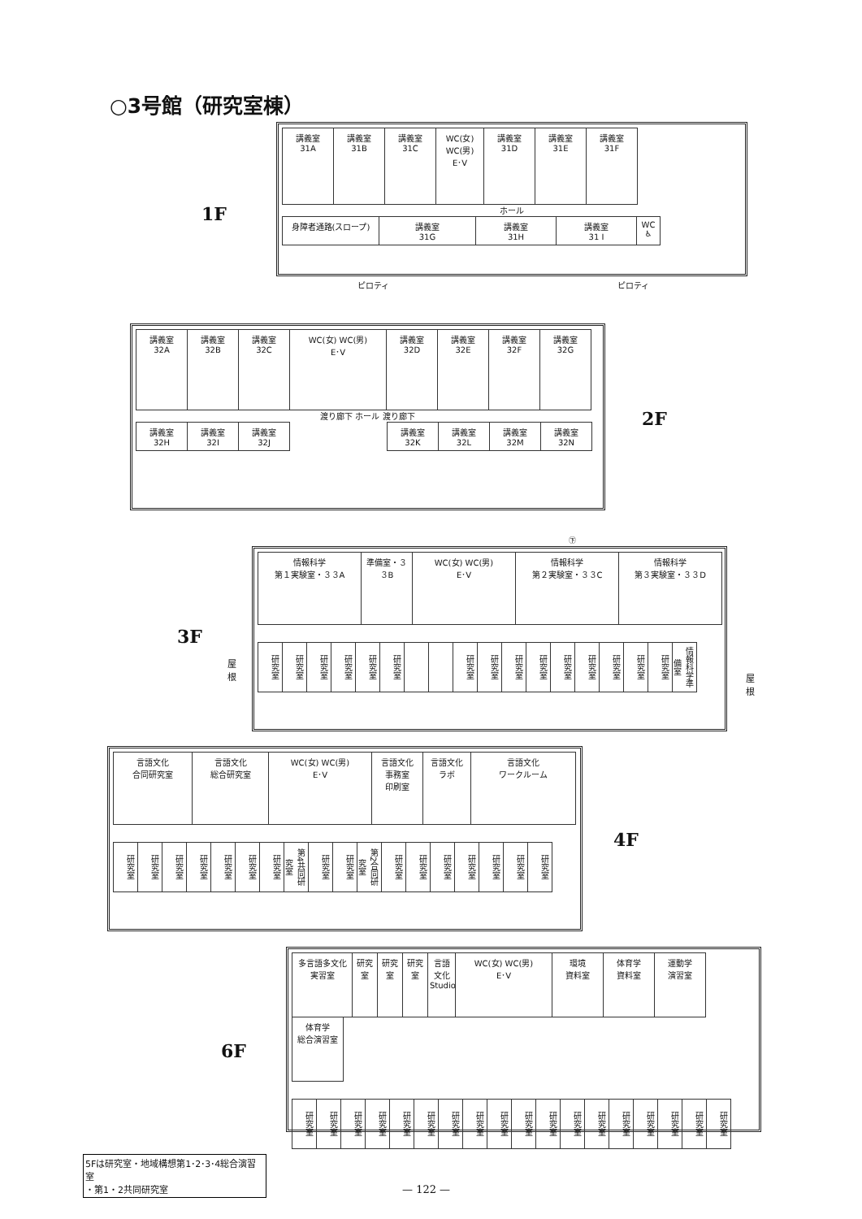○3号館（研究室棟）
1F
講義室
31A
講義室
31B
講義室
31C
WC(女) WC(男)
E･V
講義室
31D
講義室
31E
講義室
31F
ホール
身障者通路(スロープ)
講義室
31G
講義室
31H
講義室
31 I
WC ♿
ピロティ ピロティ
2F
講義室
32A
講義室
32B
講義室
32C
WC(女) WC(男)
E･V
講義室
32D
講義室
32E
講義室
32F
講義室
32G
渡り廊下 ホール 渡り廊下
講義室
32H
講義室
32I
講義室
32J
講義室
32K
講義室
32L
講義室
32M
講義室
32N
㊦
3F
情報科学
第１実験室・３３A
準備室・３３B
WC(女) WC(男)
E･V
情報科学
第２実験室・３３C
情報科学
第３実験室・３３D
研究室
研究室
研究室
研究室
研究室
研究室
研究室
研究室
研究室
研究室
研究室
研究室
研究室
研究室
研究室
情報科学準備室
屋
根
屋
根
4F
言語文化
合同研究室
言語文化
総合研究室
WC(女) WC(男)
E･V
言語文化
事務室
印刷室
言語文化
ラボ
言語文化
ワークルーム
研究室
研究室
研究室
研究室
研究室
研究室
研究室
第4共同研究室
研究室
研究室
第2合同研究室
研究室
研究室
研究室
研究室
研究室
研究室
研究室
6F
多言語多文化
実習室
研究室
研究室
研究室
言語文化
Studio
WC(女) WC(男)
E･V
環境
資料室
体育学
資料室
運動学
演習室
体育学
総合演習室
研究室
研究室
研究室
研究室
研究室
研究室
研究室
研究室
研究室
研究室
研究室
研究室
研究室
研究室
研究室
研究室
研究室
研究室
5Fは研究室・地域構想第1･2･3･4総合演習室
・第1・2共同研究室
— 122 —